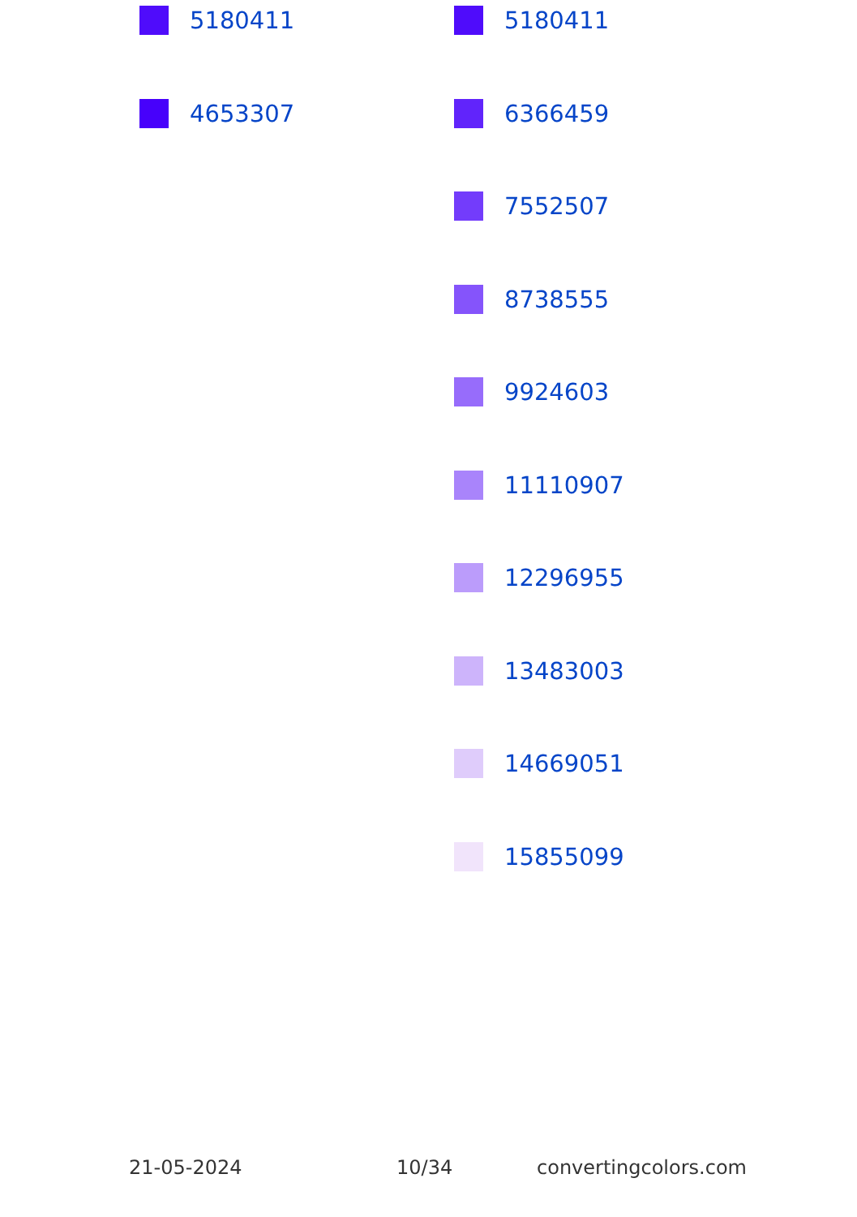5180411
4653307
5180411
6366459
7552507
8738555
9924603
11110907
12296955
13483003
14669051
15855099
21-05-2024 10/34 convertingcolors.com